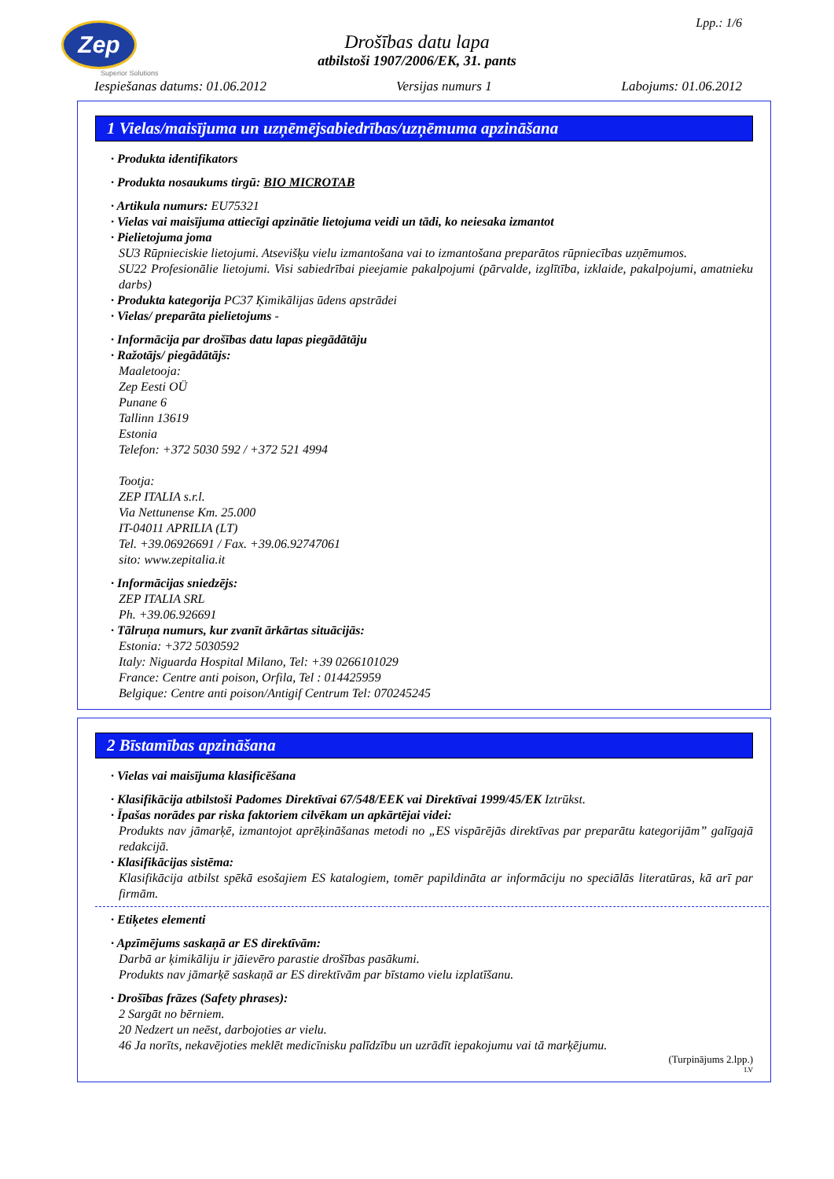Zep
Superior Solutions
Lpp.: 1/6
Drošības datu lapa
atbilstoši 1907/2006/EK, 31. pants
Iespiešanas datums: 01.06.2012 Versijas numurs 1 Labojums: 01.06.2012
1 Vielas/maisījuma un uzņēmējsabiedrības/uzņēmuma apzināšana
· Produkta identifikators
· Produkta nosaukums tirgū: BIO MICROTAB
· Artikula numurs: EU75321
· Vielas vai maisījuma attiecīgi apzinātie lietojuma veidi un tādi, ko neiesaka izmantot
· Pielietojuma joma
SU3 Rūpnieciskie lietojumi. Atsevišķu vielu izmantošana vai to izmantošana preparātos rūpniecības uzņēmumos.
SU22 Profesionālie lietojumi. Visi sabiedrībai pieejamie pakalpojumi (pārvalde, izglītība, izklaide, pakalpojumi, amatnieku darbs)
· Produkta kategorija PC37 Ķimikālijas ūdens apstrādei
· Vielas/ preparāta pielietojums -
· Informācija par drošības datu lapas piegādātāju
· Ražotājs/ piegādātājs:
Maaletooja:
Zep Eesti OÜ
Punane 6
Tallinn 13619
Estonia
Telefon: +372 5030 592 / +372 521 4994
Tootja:
ZEP ITALIA s.r.l.
Via Nettunense Km. 25.000
IT-04011 APRILIA (LT)
Tel. +39.06926691 / Fax. +39.06.92747061
sito: www.zepitalia.it
· Informācijas sniedzējs:
ZEP ITALIA SRL
Ph. +39.06.926691
· Tālruņa numurs, kur zvanīt ārkārtas situācijās:
Estonia: +372 5030592
Italy: Niguarda Hospital Milano, Tel: +39 0266101029
France: Centre anti poison, Orfila, Tel : 014425959
Belgique: Centre anti poison/Antigif Centrum Tel: 070245245
2 Bīstamības apzināšana
· Vielas vai maisījuma klasificēšana
· Klasifikācija atbilstoši Padomes Direktīvai 67/548/EEK vai Direktīvai 1999/45/EK Iztrūkst.
· Īpašas norādes par riska faktoriem cilvēkam un apkārtējai videi:
Produkts nav jāmarķē, izmantojot aprēķināšanas metodi no „ES vispārējās direktīvas par preparātu kategorijām” galīgajā redakcijā.
· Klasifikācijas sistēma:
Klasifikācija atbilst spēkā esošajiem ES katalogiem, tomēr papildināta ar informāciju no speciālās literatūras, kā arī par firmām.
· Etiķetes elementi
· Apzīmējums saskaņā ar ES direktīvām:
Darbā ar ķimikāliju ir jāievēro parastie drošības pasākumi.
Produkts nav jāmarķē saskaņā ar ES direktīvām par bīstamo vielu izplatīšanu.
· Drošības frāzes (Safety phrases):
2 Sargāt no bērniem.
20 Nedzert un neēst, darbojoties ar vielu.
46 Ja norīts, nekavējoties meklēt medicīnisku palīdzību un uzrādīt iepakojumu vai tā marķējumu.
(Turpinājums 2.lpp.)
LV